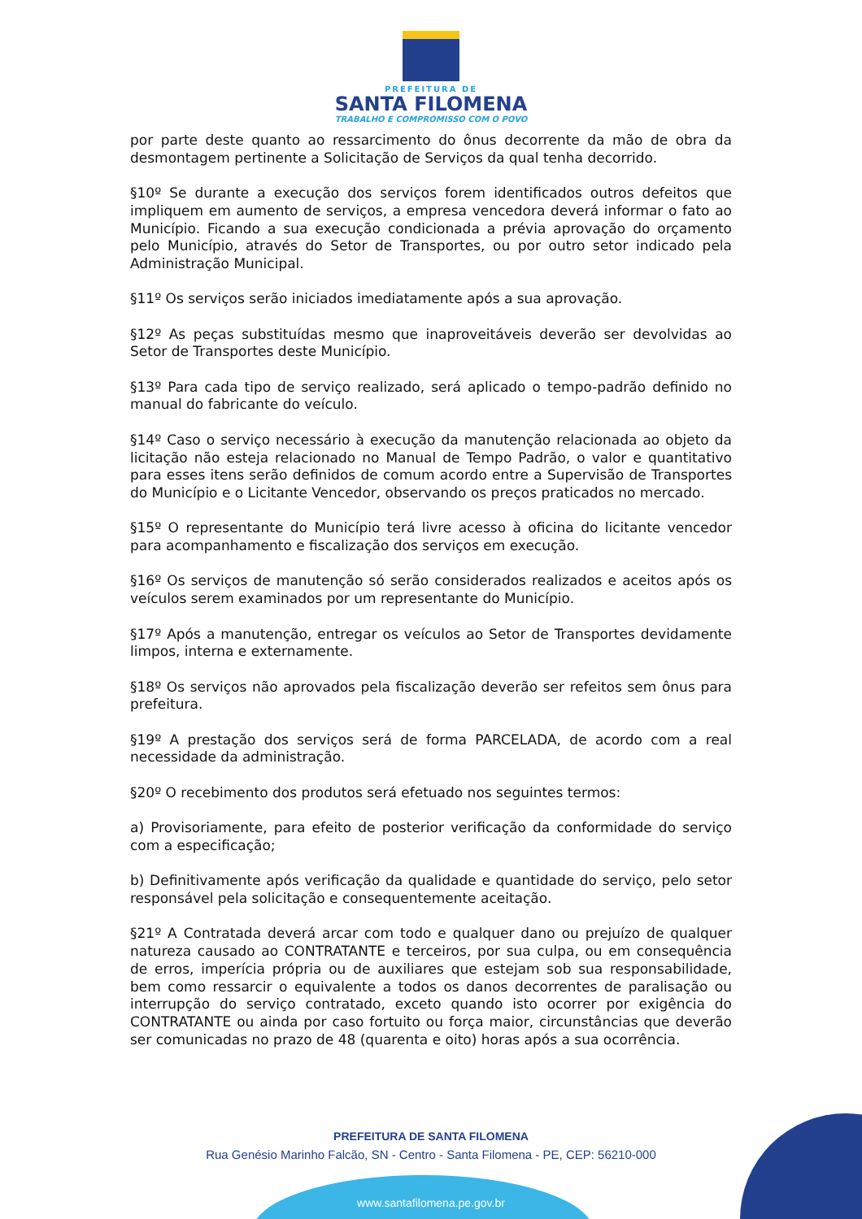PREFEITURA DE
SANTA FILOMENA
TRABALHO E COMPROMISSO COM O POVO
por parte deste quanto ao ressarcimento do ônus decorrente da mão de obra da desmontagem pertinente a Solicitação de Serviços da qual tenha decorrido.
§10º Se durante a execução dos serviços forem identificados outros defeitos que impliquem em aumento de serviços, a empresa vencedora deverá informar o fato ao Município. Ficando a sua execução condicionada a prévia aprovação do orçamento pelo Município, através do Setor de Transportes, ou por outro setor indicado pela Administração Municipal.
§11º Os serviços serão iniciados imediatamente após a sua aprovação.
§12º As peças substituídas mesmo que inaproveitáveis deverão ser devolvidas ao Setor de Transportes deste Município.
§13º Para cada tipo de serviço realizado, será aplicado o tempo-padrão definido no manual do fabricante do veículo.
§14º Caso o serviço necessário à execução da manutenção relacionada ao objeto da licitação não esteja relacionado no Manual de Tempo Padrão, o valor e quantitativo para esses itens serão definidos de comum acordo entre a Supervisão de Transportes do Município e o Licitante Vencedor, observando os preços praticados no mercado.
§15º O representante do Município terá livre acesso à oficina do licitante vencedor para acompanhamento e fiscalização dos serviços em execução.
§16º Os serviços de manutenção só serão considerados realizados e aceitos após os veículos serem examinados por um representante do Município.
§17º Após a manutenção, entregar os veículos ao Setor de Transportes devidamente limpos, interna e externamente.
§18º Os serviços não aprovados pela fiscalização deverão ser refeitos sem ônus para prefeitura.
§19º A prestação dos serviços será de forma PARCELADA, de acordo com a real necessidade da administração.
§20º O recebimento dos produtos será efetuado nos seguintes termos:
a) Provisoriamente, para efeito de posterior verificação da conformidade do serviço com a especificação;
b) Definitivamente após verificação da qualidade e quantidade do serviço, pelo setor responsável pela solicitação e consequentemente aceitação.
§21º A Contratada deverá arcar com todo e qualquer dano ou prejuízo de qualquer natureza causado ao CONTRATANTE e terceiros, por sua culpa, ou em consequência de erros, imperícia própria ou de auxiliares que estejam sob sua responsabilidade, bem como ressarcir o equivalente a todos os danos decorrentes de paralisação ou interrupção do serviço contratado, exceto quando isto ocorrer por exigência do CONTRATANTE ou ainda por caso fortuito ou força maior, circunstâncias que deverão ser comunicadas no prazo de 48 (quarenta e oito) horas após a sua ocorrência.
PREFEITURA DE SANTA FILOMENA
Rua Genésio Marinho Falcão, SN - Centro - Santa Filomena - PE, CEP: 56210-000
www.santafilomena.pe.gov.br